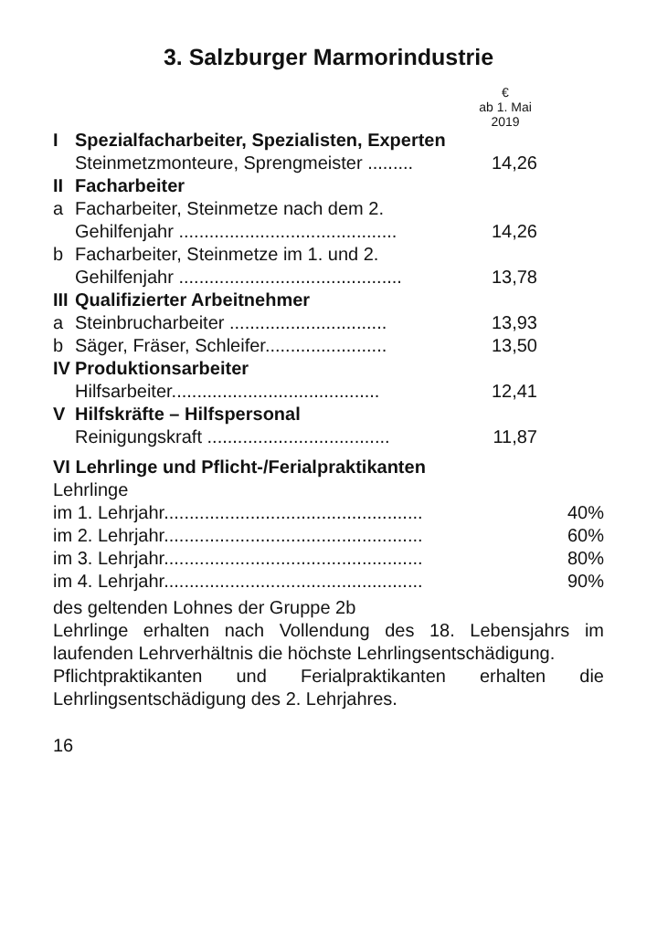3. Salzburger Marmorindustrie
| | | € ab 1. Mai 2019 |
| I | Spezialfacharbeiter, Spezialisten, Experten | |
| | Steinmetzmonteure, Sprengmeister ......... | 14,26 |
| II | Facharbeiter | |
| a | Facharbeiter, Steinmetze nach dem 2. Gehilfenjahr ........................................... | 14,26 |
| b | Facharbeiter, Steinmetze im 1. und 2. Gehilfenjahr ............................................ | 13,78 |
| III | Qualifizierter Arbeitnehmer | |
| a | Steinbrucharbeiter ............................... | 13,93 |
| b | Säger, Fräser, Schleifer........................ | 13,50 |
| IV | Produktionsarbeiter | |
| | Hilfsarbeiter......................................... | 12,41 |
| V | Hilfskräfte – Hilfspersonal | |
| | Reinigungskraft .................................... | 11,87 |
VI Lehrlinge und Pflicht-/Ferialpraktikanten
Lehrlinge
| im 1. Lehrjahr................................................... | 40% |
| im 2. Lehrjahr................................................... | 60% |
| im 3. Lehrjahr................................................... | 80% |
| im 4. Lehrjahr................................................... | 90% |
des geltenden Lohnes der Gruppe 2b
Lehrlinge erhalten nach Vollendung des 18. Lebensjahrs im laufenden Lehrverhältnis die höchste Lehrlingsentschädigung.
Pflichtpraktikanten und Ferialpraktikanten erhalten die Lehrlingsentschädigung des 2. Lehrjahres.
16